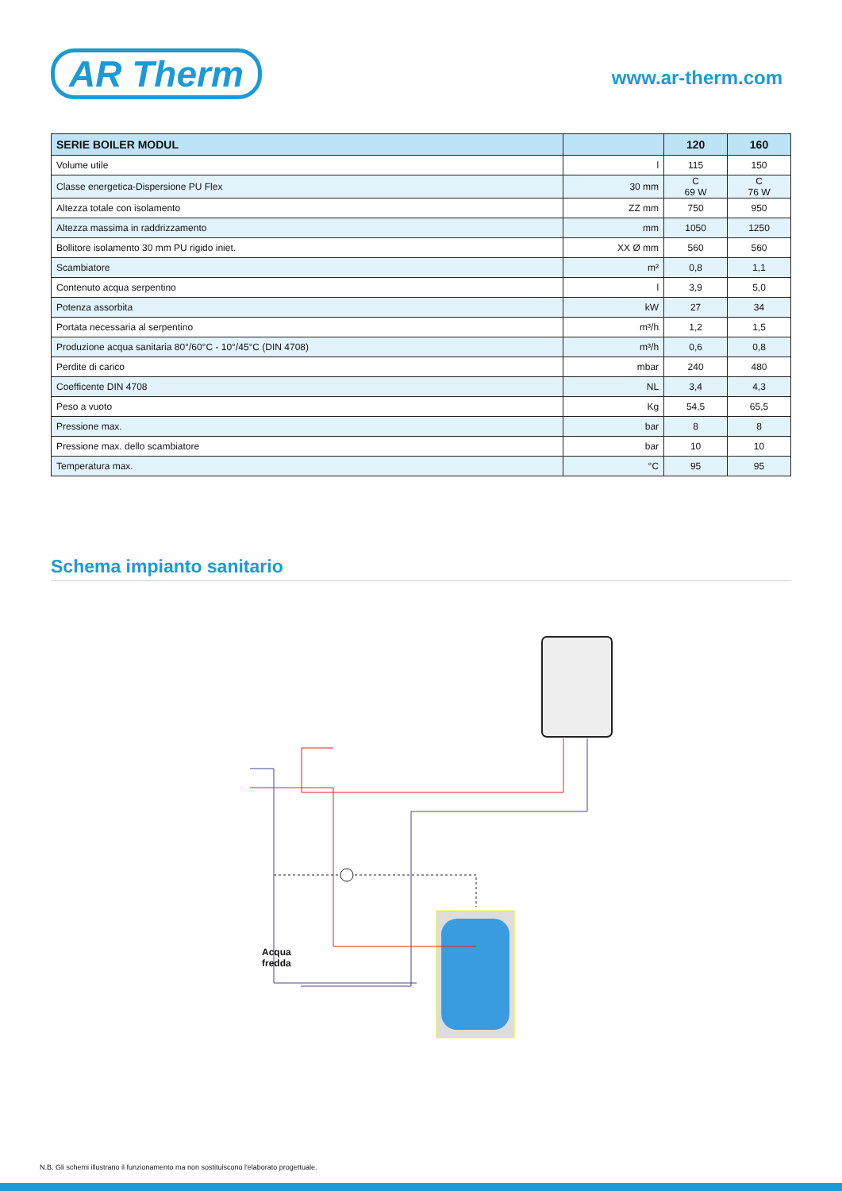AR Therm
www.ar-therm.com
| SERIE BOILER MODUL | | 120 | 160 |
| --- | --- | --- | --- |
| Volume utile | l | 115 | 150 |
| Classe energetica-Dispersione PU Flex | 30 mm | C 69 W | C 76 W |
| Altezza totale con isolamento | ZZ mm | 750 | 950 |
| Altezza massima in raddrizzamento | mm | 1050 | 1250 |
| Bollitore isolamento 30 mm PU rigido iniet. | XX Ø mm | 560 | 560 |
| Scambiatore | m² | 0,8 | 1,1 |
| Contenuto acqua serpentino | l | 3,9 | 5,0 |
| Potenza assorbita | kW | 27 | 34 |
| Portata necessaria al serpentino | m³/h | 1,2 | 1,5 |
| Produzione acqua sanitaria 80°/60°C - 10°/45°C (DIN 4708) | m³/h | 0,6 | 0,8 |
| Perdite di carico | mbar | 240 | 480 |
| Coefficente DIN 4708 | NL | 3,4 | 4,3 |
| Peso a vuoto | Kg | 54,5 | 65,5 |
| Pressione max. | bar | 8 | 8 |
| Pressione max. dello scambiatore | bar | 10 | 10 |
| Temperatura max. | °C | 95 | 95 |
Schema impianto sanitario
Acqua
fredda
N.B. Gli schemi illustrano il funzionamento ma non sostituiscono l'elaborato progettuale.